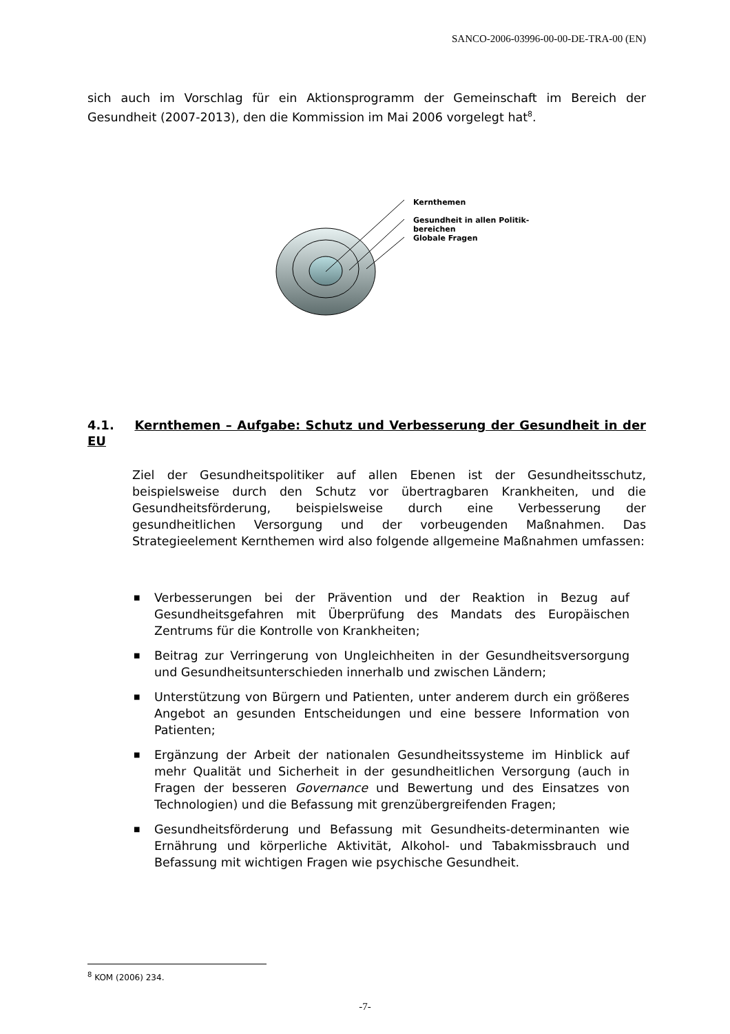SANCO-2006-03996-00-00-DE-TRA-00 (EN)
sich auch im Vorschlag für ein Aktionsprogramm der Gemeinschaft im Bereich der Gesundheit (2007-2013), den die Kommission im Mai 2006 vorgelegt hat<sup>8</sup>.
Kernthemen
Gesundheit in allen Politik-
bereichen
Globale Fragen
4.1. Kernthemen – Aufgabe: Schutz und Verbesserung der Gesundheit in der EU
Ziel der Gesundheitspolitiker auf allen Ebenen ist der Gesundheitsschutz, beispielsweise durch den Schutz vor übertragbaren Krankheiten, und die Gesundheitsförderung, beispielsweise durch eine Verbesserung der gesundheitlichen Versorgung und der vorbeugenden Maßnahmen. Das Strategieelement Kernthemen wird also folgende allgemeine Maßnahmen umfassen:
■ Verbesserungen bei der Prävention und der Reaktion in Bezug auf Gesundheitsgefahren mit Überprüfung des Mandats des Europäischen Zentrums für die Kontrolle von Krankheiten;
■ Beitrag zur Verringerung von Ungleichheiten in der Gesundheitsversorgung und Gesundheitsunterschieden innerhalb und zwischen Ländern;
■ Unterstützung von Bürgern und Patienten, unter anderem durch ein größeres Angebot an gesunden Entscheidungen und eine bessere Information von Patienten;
■ Ergänzung der Arbeit der nationalen Gesundheitssysteme im Hinblick auf mehr Qualität und Sicherheit in der gesundheitlichen Versorgung (auch in Fragen der besseren Governance und Bewertung und des Einsatzes von Technologien) und die Befassung mit grenzübergreifenden Fragen;
■ Gesundheitsförderung und Befassung mit Gesundheits-determinanten wie Ernährung und körperliche Aktivität, Alkohol- und Tabakmissbrauch und Befassung mit wichtigen Fragen wie psychische Gesundheit.
<sup>8</sup> KOM (2006) 234.
-7-